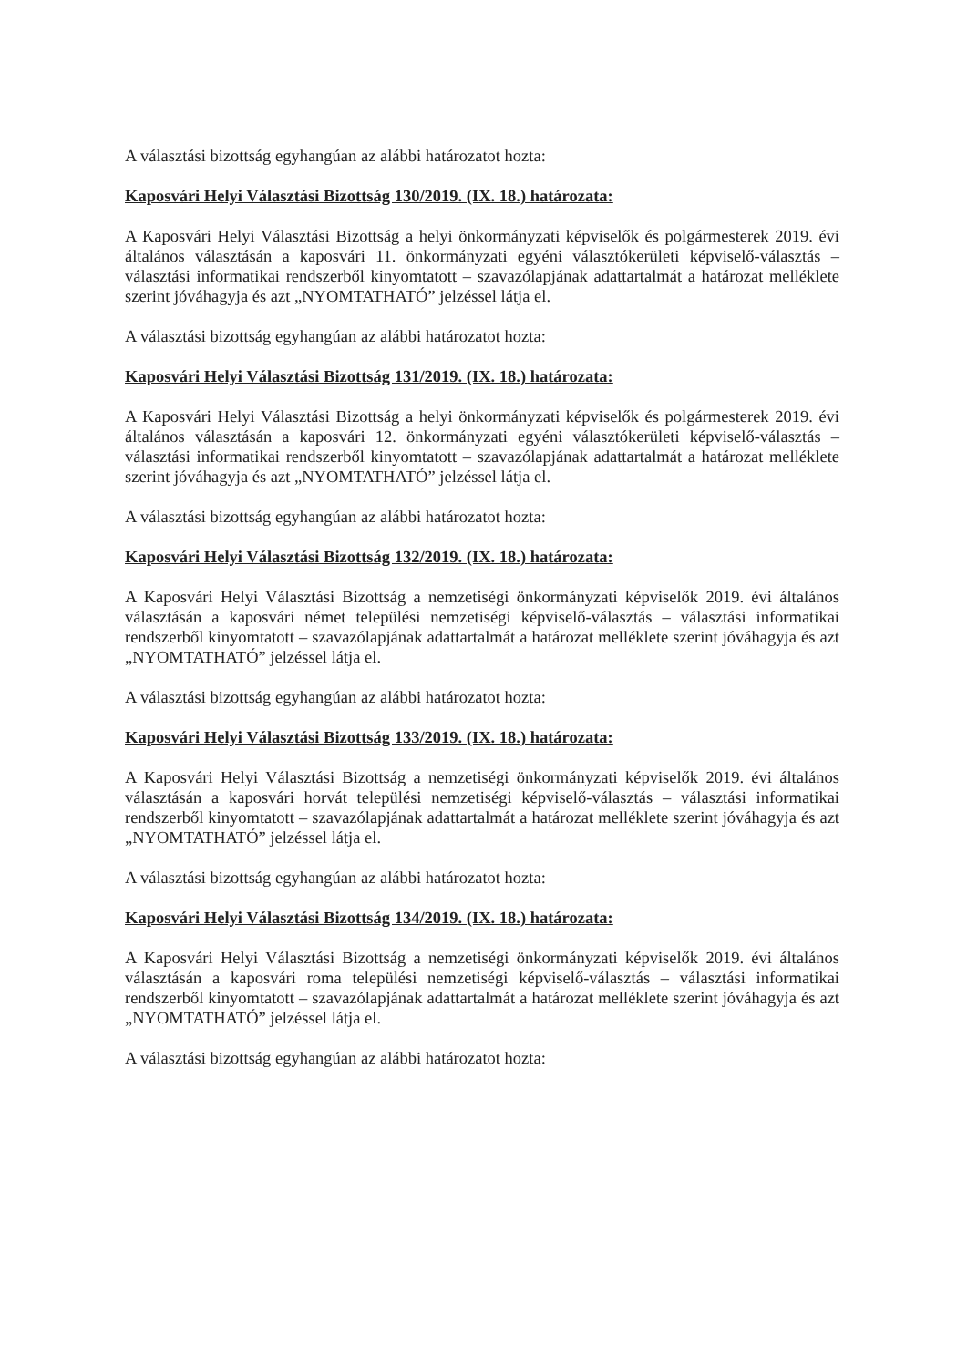A választási bizottság egyhangúan az alábbi határozatot hozta:
Kaposvári Helyi Választási Bizottság 130/2019. (IX. 18.) határozata:
A Kaposvári Helyi Választási Bizottság a helyi önkormányzati képviselők és polgármesterek 2019. évi általános választásán a kaposvári 11. önkormányzati egyéni választókerületi képviselő-választás – választási informatikai rendszerből kinyomtatott – szavazólapjának adattartalmát a határozat melléklete szerint jóváhagyja és azt „NYOMTATHATÓ” jelzéssel látja el.
A választási bizottság egyhangúan az alábbi határozatot hozta:
Kaposvári Helyi Választási Bizottság 131/2019. (IX. 18.) határozata:
A Kaposvári Helyi Választási Bizottság a helyi önkormányzati képviselők és polgármesterek 2019. évi általános választásán a kaposvári 12. önkormányzati egyéni választókerületi képviselő-választás – választási informatikai rendszerből kinyomtatott – szavazólapjának adattartalmát a határozat melléklete szerint jóváhagyja és azt „NYOMTATHATÓ” jelzéssel látja el.
A választási bizottság egyhangúan az alábbi határozatot hozta:
Kaposvári Helyi Választási Bizottság 132/2019. (IX. 18.) határozata:
A Kaposvári Helyi Választási Bizottság a nemzetiségi önkormányzati képviselők 2019. évi általános választásán a kaposvári német települési nemzetiségi képviselő-választás – választási informatikai rendszerből kinyomtatott – szavazólapjának adattartalmát a határozat melléklete szerint jóváhagyja és azt „NYOMTATHATÓ” jelzéssel látja el.
A választási bizottság egyhangúan az alábbi határozatot hozta:
Kaposvári Helyi Választási Bizottság 133/2019. (IX. 18.) határozata:
A Kaposvári Helyi Választási Bizottság a nemzetiségi önkormányzati képviselők 2019. évi általános választásán a kaposvári horvát települési nemzetiségi képviselő-választás – választási informatikai rendszerből kinyomtatott – szavazólapjának adattartalmát a határozat melléklete szerint jóváhagyja és azt „NYOMTATHATÓ” jelzéssel látja el.
A választási bizottság egyhangúan az alábbi határozatot hozta:
Kaposvári Helyi Választási Bizottság 134/2019. (IX. 18.) határozata:
A Kaposvári Helyi Választási Bizottság a nemzetiségi önkormányzati képviselők 2019. évi általános választásán a kaposvári roma települési nemzetiségi képviselő-választás – választási informatikai rendszerből kinyomtatott – szavazólapjának adattartalmát a határozat melléklete szerint jóváhagyja és azt „NYOMTATHATÓ” jelzéssel látja el.
A választási bizottság egyhangúan az alábbi határozatot hozta: